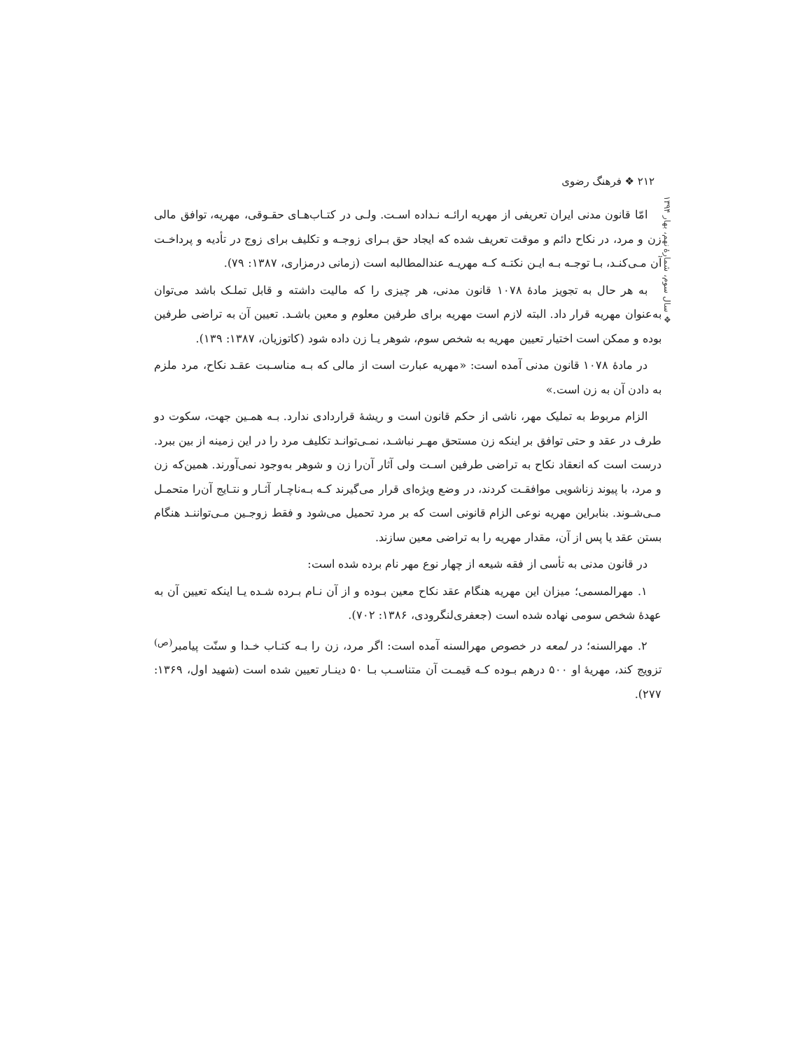۲۱۲ ❖ فرهنگ رضوی
❖ سال سوم، شمارهٔ نهم، بهار ۱۳۹۴
امّا قانون مدنی ایران تعریفی از مهریه ارائـه نـداده اسـت. ولـی در کتـاب‌هـای حقـوقی، مهریه، توافق مالی زن و مرد، در نکاح دائم و موقت تعریف شده که ایجاد حق بـرای زوجـه و تکلیف برای زوج در تأدیه و پرداخـت آن مـی‌کنـد، بـا توجـه بـه ایـن نکتـه کـه مهریـه عندالمطالبه است (زمانی درمزاری، ۱۳۸۷: ۷۹).
به هر حال به تجویز مادهٔ ۱۰۷۸ قانون مدنی، هر چیزی را که مالیت داشته و قابل تملـک باشد می‌توان به‌عنوان مهریه قرار داد. البته لازم است مهریه برای طرفین معلوم و معین باشـد. تعیین آن به تراضی طرفین بوده و ممکن است اختیار تعیین مهریه به شخص سوم، شوهر یـا زن داده شود (کاتوزیان، ۱۳۸۷: ۱۳۹).
در مادهٔ ۱۰۷۸ قانون مدنی آمده است: «مهریه عبارت است از مالی که بـه مناسـبت عقـد نکاح، مرد ملزم به دادن آن به زن است.»
الزام مربوط به تملیک مهر، ناشی از حکم قانون است و ریشهٔ قراردادی ندارد. بـه همـین جهت، سکوت دو طرف در عقد و حتی توافق بر اینکه زن مستحق مهـر نباشـد، نمـی‌توانـد تکلیف مرد را در این زمینه از بین ببرد. درست است که انعقاد نکاح به تراضی طرفین اسـت ولی آثار آن‌را زن و شوهر به‌وجود نمی‌آورند. همین‌که زن و مرد، با پیوند زناشویی موافقـت کردند، در وضع ویژه‌ای قرار می‌گیرند کـه بـه‌ناچـار آثـار و نتـایج آن‌را متحمـل مـی‌شـوند. بنابراین مهریه نوعی الزام قانونی است که بر مرد تحمیل می‌شود و فقط زوجـین مـی‌تواننـد هنگام بستن عقد یا پس از آن، مقدار مهریه را به تراضی معین سازند.
در قانون مدنی به تأسی از فقه شیعه از چهار نوع مهر نام برده شده است:
۱. مهرالمسمی؛ میزان این مهریه هنگام عقد نکاح معین بـوده و از آن نـام بـرده شـده یـا اینکه تعیین آن به عهدهٔ شخص سومی نهاده شده است (جعفری‌لنگرودی، ۱۳۸۶: ۷۰۲).
۲. مهرالسنه؛ در لمعه در خصوص مهرالسنه آمده است: اگر مرد، زن را بـه کتـاب خـدا و سنّت پیامبر<sup>(ص)</sup> تزویج کند، مهریهٔ او ۵۰۰ درهم بـوده کـه قیمـت آن متناسـب بـا ۵۰ دینـار تعیین شده است (شهید اول، ۱۳۶۹: ۲۷۷).